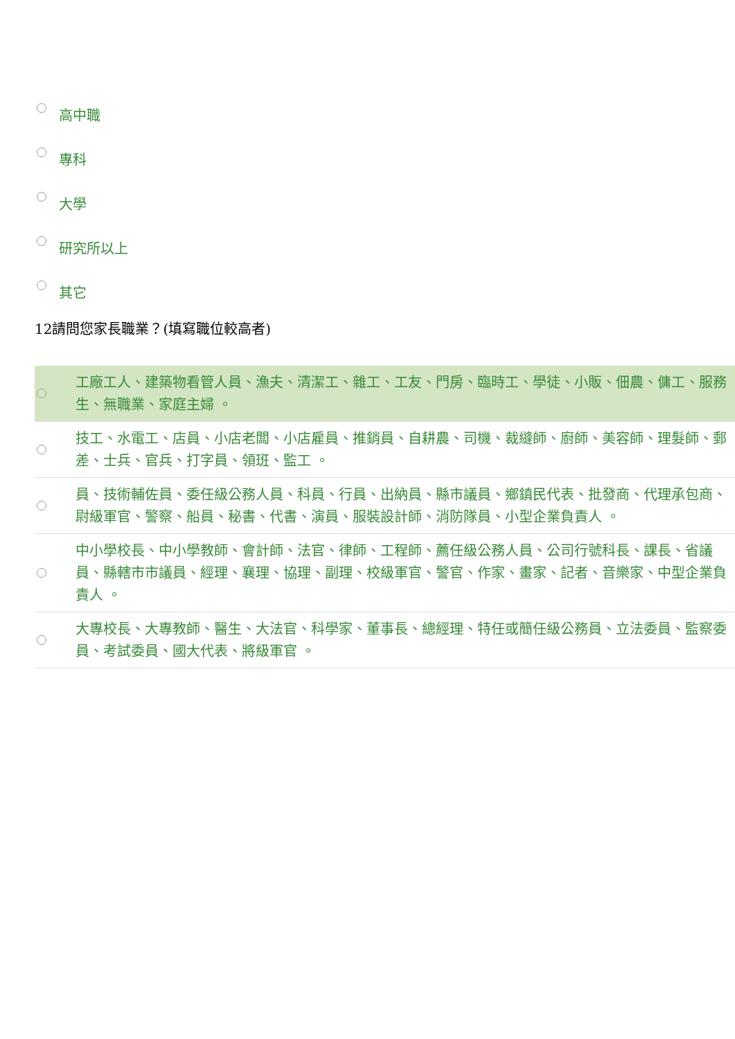高中職
專科
大學
研究所以上
其它
12請問您家長職業？(填寫職位較高者)
工廠工人、建築物看管人員、漁夫、清潔工、雜工、工友、門房、臨時工、學徒、小販、佃農、傭工、服務生、無職業、家庭主婦 。
技工、水電工、店員、小店老闆、小店雇員、推銷員、自耕農、司機、裁縫師、廚師、美容師、理髮師、郵差、士兵、官兵、打字員、領班、監工 。
員、技術輔佐員、委任級公務人員、科員、行員、出納員、縣市議員、鄉鎮民代表、批發商、代理承包商、尉級軍官、警察、船員、秘書、代書、演員、服裝設計師、消防隊員、小型企業負責人 。
中小學校長、中小學教師、會計師、法官、律師、工程師、薦任級公務人員、公司行號科長、課長、省議員、縣轄市市議員、經理、襄理、協理、副理、校級軍官、警官、作家、畫家、記者、音樂家、中型企業負責人 。
大專校長、大專教師、醫生、大法官、科學家、董事長、總經理、特任或簡任級公務員、立法委員、監察委員、考試委員、國大代表、將級軍官 。